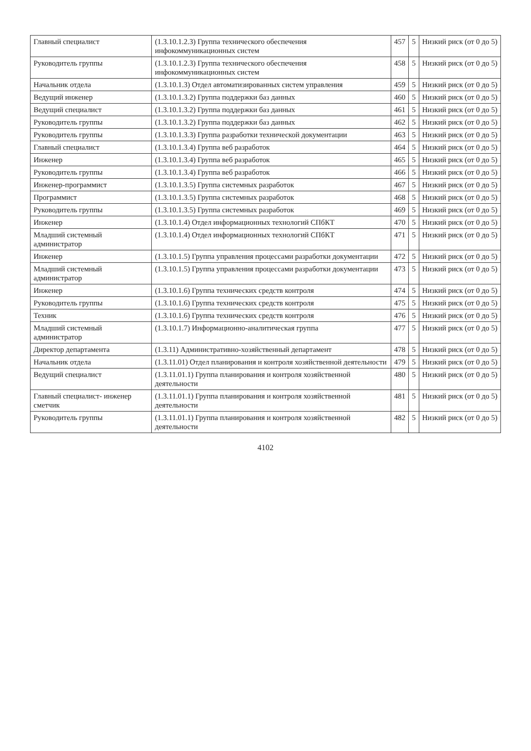| Главный специалист | (1.3.10.1.2.3) Группа технического обеспечения инфокоммуникационных систем | 457 | 5 | Низкий риск (от 0 до 5) |
| Руководитель группы | (1.3.10.1.2.3) Группа технического обеспечения инфокоммуникационных систем | 458 | 5 | Низкий риск (от 0 до 5) |
| Начальник отдела | (1.3.10.1.3) Отдел автоматизированных систем управления | 459 | 5 | Низкий риск (от 0 до 5) |
| Ведущий инженер | (1.3.10.1.3.2) Группа поддержки баз данных | 460 | 5 | Низкий риск (от 0 до 5) |
| Ведущий специалист | (1.3.10.1.3.2) Группа поддержки баз данных | 461 | 5 | Низкий риск (от 0 до 5) |
| Руководитель группы | (1.3.10.1.3.2) Группа поддержки баз данных | 462 | 5 | Низкий риск (от 0 до 5) |
| Руководитель группы | (1.3.10.1.3.3) Группа разработки технической документации | 463 | 5 | Низкий риск (от 0 до 5) |
| Главный специалист | (1.3.10.1.3.4) Группа веб разработок | 464 | 5 | Низкий риск (от 0 до 5) |
| Инженер | (1.3.10.1.3.4) Группа веб разработок | 465 | 5 | Низкий риск (от 0 до 5) |
| Руководитель группы | (1.3.10.1.3.4) Группа веб разработок | 466 | 5 | Низкий риск (от 0 до 5) |
| Инженер-программист | (1.3.10.1.3.5) Группа системных разработок | 467 | 5 | Низкий риск (от 0 до 5) |
| Программист | (1.3.10.1.3.5) Группа системных разработок | 468 | 5 | Низкий риск (от 0 до 5) |
| Руководитель группы | (1.3.10.1.3.5) Группа системных разработок | 469 | 5 | Низкий риск (от 0 до 5) |
| Инженер | (1.3.10.1.4) Отдел информационных технологий СПбКТ | 470 | 5 | Низкий риск (от 0 до 5) |
| Младший системный администратор | (1.3.10.1.4) Отдел информационных технологий СПбКТ | 471 | 5 | Низкий риск (от 0 до 5) |
| Инженер | (1.3.10.1.5) Группа управления процессами разработки документации | 472 | 5 | Низкий риск (от 0 до 5) |
| Младший системный администратор | (1.3.10.1.5) Группа управления процессами разработки документации | 473 | 5 | Низкий риск (от 0 до 5) |
| Инженер | (1.3.10.1.6) Группа технических средств контроля | 474 | 5 | Низкий риск (от 0 до 5) |
| Руководитель группы | (1.3.10.1.6) Группа технических средств контроля | 475 | 5 | Низкий риск (от 0 до 5) |
| Техник | (1.3.10.1.6) Группа технических средств контроля | 476 | 5 | Низкий риск (от 0 до 5) |
| Младший системный администратор | (1.3.10.1.7) Информационно-аналитическая группа | 477 | 5 | Низкий риск (от 0 до 5) |
| Директор департамента | (1.3.11) Административно-хозяйственный департамент | 478 | 5 | Низкий риск (от 0 до 5) |
| Начальник отдела | (1.3.11.01) Отдел планирования и контроля хозяйственной деятельности | 479 | 5 | Низкий риск (от 0 до 5) |
| Ведущий специалист | (1.3.11.01.1) Группа планирования и контроля хозяйственной деятельности | 480 | 5 | Низкий риск (от 0 до 5) |
| Главный специалист- инженер сметчик | (1.3.11.01.1) Группа планирования и контроля хозяйственной деятельности | 481 | 5 | Низкий риск (от 0 до 5) |
| Руководитель группы | (1.3.11.01.1) Группа планирования и контроля хозяйственной деятельности | 482 | 5 | Низкий риск (от 0 до 5) |
4102